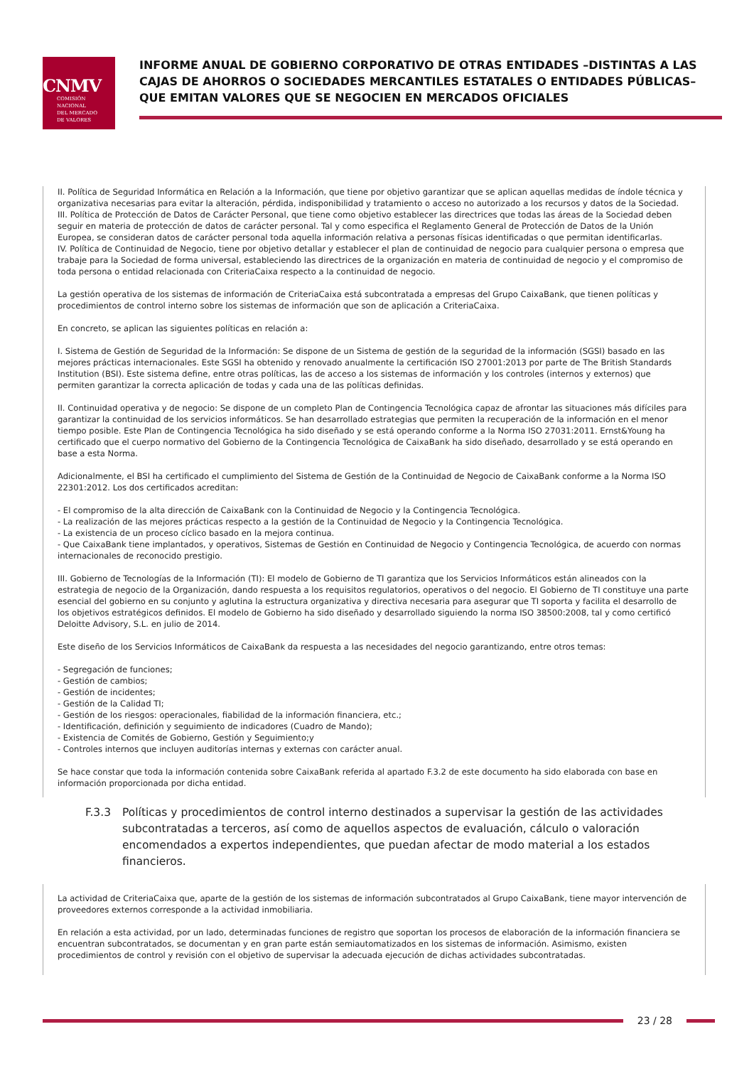CNMV
COMISIÓN
NACIONAL
DEL MERCADO
DE VALORES
INFORME ANUAL DE GOBIERNO CORPORATIVO DE OTRAS ENTIDADES –DISTINTAS A LAS CAJAS DE AHORROS O SOCIEDADES MERCANTILES ESTATALES O ENTIDADES PÚBLICAS– QUE EMITAN VALORES QUE SE NEGOCIEN EN MERCADOS OFICIALES
II. Política de Seguridad Informática en Relación a la Información, que tiene por objetivo garantizar que se aplican aquellas medidas de índole técnica y organizativa necesarias para evitar la alteración, pérdida, indisponibilidad y tratamiento o acceso no autorizado a los recursos y datos de la Sociedad.
III. Política de Protección de Datos de Carácter Personal, que tiene como objetivo establecer las directrices que todas las áreas de la Sociedad deben seguir en materia de protección de datos de carácter personal. Tal y como especifica el Reglamento General de Protección de Datos de la Unión Europea, se consideran datos de carácter personal toda aquella información relativa a personas físicas identificadas o que permitan identificarlas.
IV. Política de Continuidad de Negocio, tiene por objetivo detallar y establecer el plan de continuidad de negocio para cualquier persona o empresa que trabaje para la Sociedad de forma universal, estableciendo las directrices de la organización en materia de continuidad de negocio y el compromiso de toda persona o entidad relacionada con CriteriaCaixa respecto a la continuidad de negocio.
La gestión operativa de los sistemas de información de CriteriaCaixa está subcontratada a empresas del Grupo CaixaBank, que tienen políticas y procedimientos de control interno sobre los sistemas de información que son de aplicación a CriteriaCaixa.
En concreto, se aplican las siguientes políticas en relación a:
I. Sistema de Gestión de Seguridad de la Información: Se dispone de un Sistema de gestión de la seguridad de la información (SGSI) basado en las mejores prácticas internacionales. Este SGSI ha obtenido y renovado anualmente la certificación ISO 27001:2013 por parte de The British Standards Institution (BSI). Este sistema define, entre otras políticas, las de acceso a los sistemas de información y los controles (internos y externos) que permiten garantizar la correcta aplicación de todas y cada una de las políticas definidas.
II. Continuidad operativa y de negocio: Se dispone de un completo Plan de Contingencia Tecnológica capaz de afrontar las situaciones más difíciles para garantizar la continuidad de los servicios informáticos. Se han desarrollado estrategias que permiten la recuperación de la información en el menor tiempo posible. Este Plan de Contingencia Tecnológica ha sido diseñado y se está operando conforme a la Norma ISO 27031:2011. Ernst&Young ha certificado que el cuerpo normativo del Gobierno de la Contingencia Tecnológica de CaixaBank ha sido diseñado, desarrollado y se está operando en base a esta Norma.
Adicionalmente, el BSI ha certificado el cumplimiento del Sistema de Gestión de la Continuidad de Negocio de CaixaBank conforme a la Norma ISO 22301:2012. Los dos certificados acreditan:
- El compromiso de la alta dirección de CaixaBank con la Continuidad de Negocio y la Contingencia Tecnológica.
- La realización de las mejores prácticas respecto a la gestión de la Continuidad de Negocio y la Contingencia Tecnológica.
- La existencia de un proceso cíclico basado en la mejora continua.
- Que CaixaBank tiene implantados, y operativos, Sistemas de Gestión en Continuidad de Negocio y Contingencia Tecnológica, de acuerdo con normas internacionales de reconocido prestigio.
III. Gobierno de Tecnologías de la Información (TI): El modelo de Gobierno de TI garantiza que los Servicios Informáticos están alineados con la estrategia de negocio de la Organización, dando respuesta a los requisitos regulatorios, operativos o del negocio. El Gobierno de TI constituye una parte esencial del gobierno en su conjunto y aglutina la estructura organizativa y directiva necesaria para asegurar que TI soporta y facilita el desarrollo de los objetivos estratégicos definidos. El modelo de Gobierno ha sido diseñado y desarrollado siguiendo la norma ISO 38500:2008, tal y como certificó Deloitte Advisory, S.L. en julio de 2014.
Este diseño de los Servicios Informáticos de CaixaBank da respuesta a las necesidades del negocio garantizando, entre otros temas:
- Segregación de funciones;
- Gestión de cambios;
- Gestión de incidentes;
- Gestión de la Calidad TI;
- Gestión de los riesgos: operacionales, fiabilidad de la información financiera, etc.;
- Identificación, definición y seguimiento de indicadores (Cuadro de Mando);
- Existencia de Comités de Gobierno, Gestión y Seguimiento;y
- Controles internos que incluyen auditorías internas y externas con carácter anual.
Se hace constar que toda la información contenida sobre CaixaBank referida al apartado F.3.2 de este documento ha sido elaborada con base en información proporcionada por dicha entidad.
F.3.3 Políticas y procedimientos de control interno destinados a supervisar la gestión de las actividades subcontratadas a terceros, así como de aquellos aspectos de evaluación, cálculo o valoración encomendados a expertos independientes, que puedan afectar de modo material a los estados financieros.
La actividad de CriteriaCaixa que, aparte de la gestión de los sistemas de información subcontratados al Grupo CaixaBank, tiene mayor intervención de proveedores externos corresponde a la actividad inmobiliaria.
En relación a esta actividad, por un lado, determinadas funciones de registro que soportan los procesos de elaboración de la información financiera se encuentran subcontratados, se documentan y en gran parte están semiautomatizados en los sistemas de información. Asimismo, existen procedimientos de control y revisión con el objetivo de supervisar la adecuada ejecución de dichas actividades subcontratadas.
23 / 28